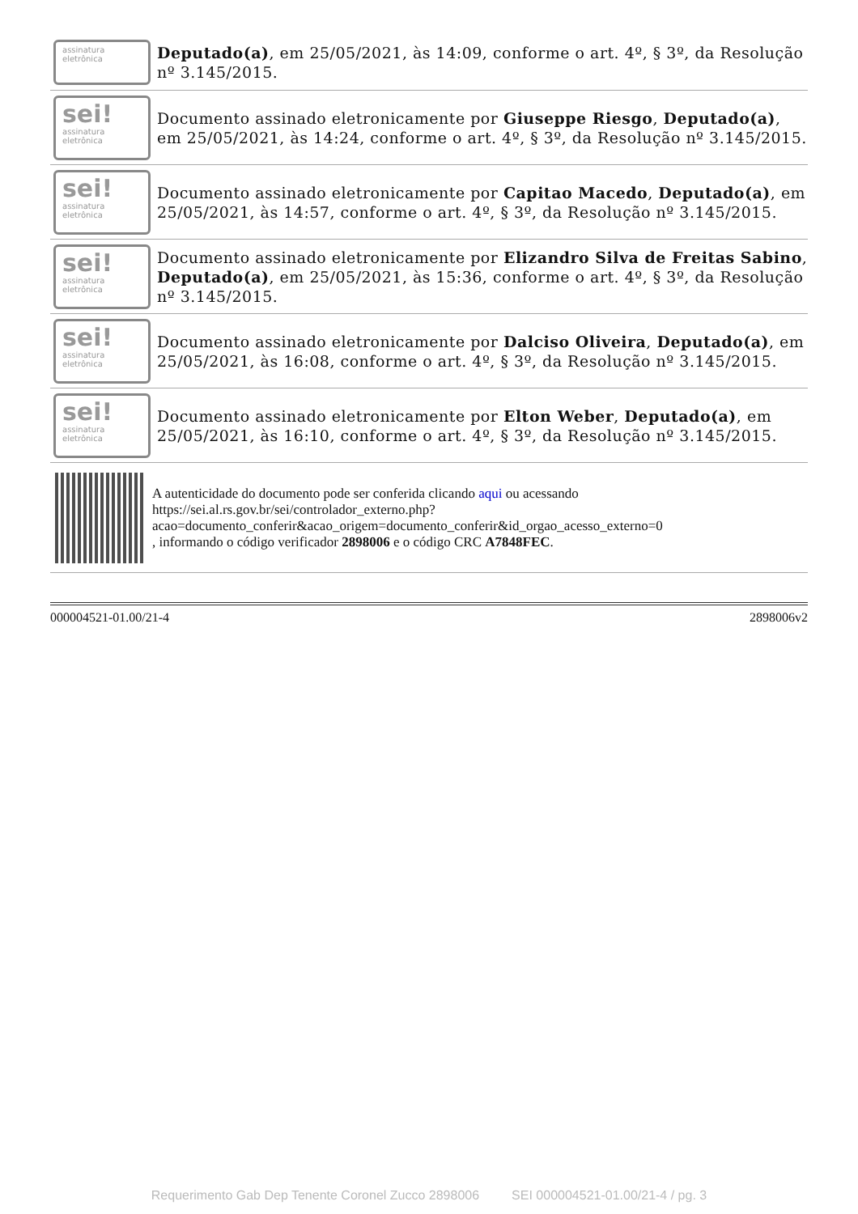assinatura
eletrônica
Deputado(a), em 25/05/2021, às 14:09, conforme o art. 4º, § 3º, da Resolução nº 3.145/2015.
sei!
assinatura
eletrônica
Documento assinado eletronicamente por Giuseppe Riesgo, Deputado(a), em 25/05/2021, às 14:24, conforme o art. 4º, § 3º, da Resolução nº 3.145/2015.
sei!
assinatura
eletrônica
Documento assinado eletronicamente por Capitao Macedo, Deputado(a), em 25/05/2021, às 14:57, conforme o art. 4º, § 3º, da Resolução nº 3.145/2015.
sei!
assinatura
eletrônica
Documento assinado eletronicamente por Elizandro Silva de Freitas Sabino, Deputado(a), em 25/05/2021, às 15:36, conforme o art. 4º, § 3º, da Resolução nº 3.145/2015.
sei!
assinatura
eletrônica
Documento assinado eletronicamente por Dalciso Oliveira, Deputado(a), em 25/05/2021, às 16:08, conforme o art. 4º, § 3º, da Resolução nº 3.145/2015.
sei!
assinatura
eletrônica
Documento assinado eletronicamente por Elton Weber, Deputado(a), em 25/05/2021, às 16:10, conforme o art. 4º, § 3º, da Resolução nº 3.145/2015.
A autenticidade do documento pode ser conferida clicando aqui ou acessando https://sei.al.rs.gov.br/sei/controlador_externo.php?
acao=documento_conferir&acao_origem=documento_conferir&id_orgao_acesso_externo=0
, informando o código verificador 2898006 e o código CRC A7848FEC.
000004521-01.00/21-4 2898006v2
Requerimento Gab Dep Tenente Coronel Zucco 2898006 SEI 000004521-01.00/21-4 / pg. 3